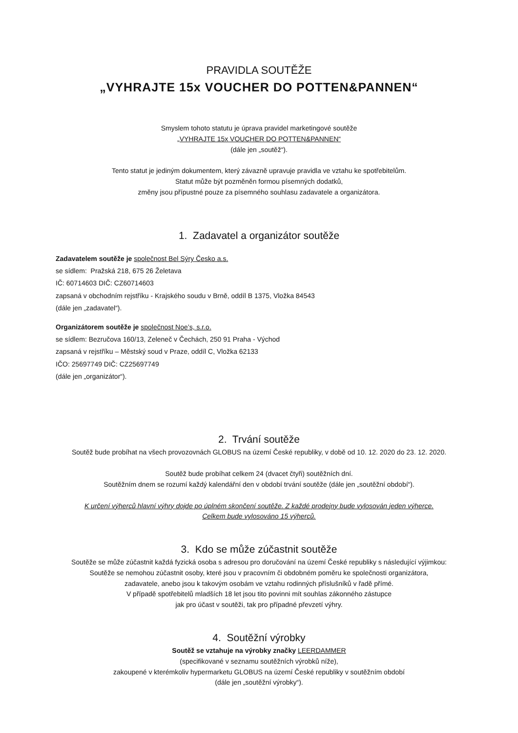PRAVIDLA SOUTĚŽE
„VYHRAJTE 15x VOUCHER DO POTTEN&PANNEN“
Smyslem tohoto statutu je úprava pravidel marketingové soutěže
„VYHRAJTE 15x VOUCHER DO POTTEN&PANNEN“
(dále jen „soutěž“).
Tento statut je jediným dokumentem, který závazně upravuje pravidla ve vztahu ke spotřebitelům.
Statut může být pozměněn formou písemných dodatků,
změny jsou přípustné pouze za písemného souhlasu zadavatele a organizátora.
1. Zadavatel a organizátor soutěže
Zadavatelem soutěže je společnost Bel Sýry Česko a.s.
se sídlem: Pražská 218, 675 26 Želetava
IČ: 60714603 DIČ: CZ60714603
zapsaná v obchodním rejstříku - Krajského soudu v Brně, oddíl B 1375, Vložka 84543
(dále jen „zadavatel“).
Organizátorem soutěže je společnost Noe’s, s.r.o.
se sídlem: Bezručova 160/13, Zeleneč v Čechách, 250 91 Praha - Východ
zapsaná v rejstříku – Městský soud v Praze, oddíl C, Vložka 62133
IČO: 25697749 DIČ: CZ25697749
(dále jen „organizátor“).
2. Trvání soutěže
Soutěž bude probíhat na všech provozovnách GLOBUS na území České republiky, v době od 10. 12. 2020 do 23. 12. 2020.
Soutěž bude probíhat celkem 24 (dvacet čtyři) soutěžních dní.
Soutěžním dnem se rozumí každý kalendářní den v období trvání soutěže (dále jen „soutěžní období“).
K určení výherců hlavní výhry dojde po úplném skončení soutěže. Z každé prodejny bude vylosován jeden výherce.
Celkem bude vylosováno 15 výherců.
3. Kdo se může zúčastnit soutěže
Soutěže se může zúčastnit každá fyzická osoba s adresou pro doručování na území České republiky s následující výjimkou:
Soutěže se nemohou zúčastnit osoby, které jsou v pracovním či obdobném poměru ke společnosti organizátora,
zadavatele, anebo jsou k takovým osobám ve vztahu rodinných příslušníků v řadě přímé.
V případě spotřebitelů mladších 18 let jsou tito povinni mít souhlas zákonného zástupce
jak pro účast v soutěži, tak pro případné převzetí výhry.
4. Soutěžní výrobky
Soutěž se vztahuje na výrobky značky LEERDAMMER
(specifikované v seznamu soutěžních výrobků níže),
zakoupené v kterémkoliv hypermarketu GLOBUS na území České republiky v soutěžním období
(dále jen „soutěžní výrobky“).